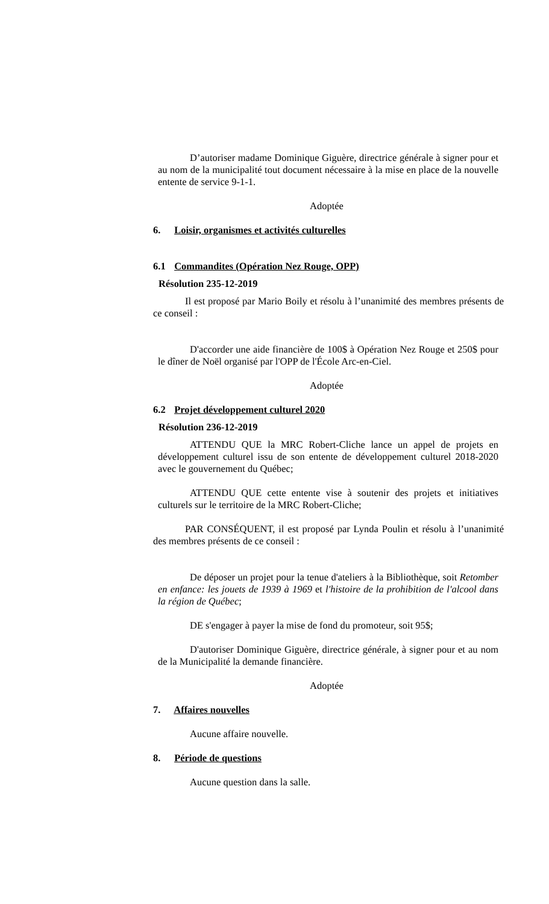D’autoriser madame Dominique Giguère, directrice générale à signer pour et au nom de la municipalité tout document nécessaire à la mise en place de la nouvelle entente de service 9-1-1.
Adoptée
6. Loisir, organismes et activités culturelles
6.1 Commandites (Opération Nez Rouge, OPP)
Résolution 235-12-2019
Il est proposé par Mario Boily et résolu à l’unanimité des membres présents de ce conseil :
D'accorder une aide financière de 100$ à Opération Nez Rouge et 250$ pour le dîner de Noël organisé par l'OPP de l'École Arc-en-Ciel.
Adoptée
6.2 Projet développement culturel 2020
Résolution 236-12-2019
ATTENDU QUE la MRC Robert-Cliche lance un appel de projets en développement culturel issu de son entente de développement culturel 2018-2020 avec le gouvernement du Québec;
ATTENDU QUE cette entente vise à soutenir des projets et initiatives culturels sur le territoire de la MRC Robert-Cliche;
PAR CONSÉQUENT, il est proposé par Lynda Poulin et résolu à l’unanimité des membres présents de ce conseil :
De déposer un projet pour la tenue d'ateliers à la Bibliothèque, soit Retomber en enfance: les jouets de 1939 à 1969 et l'histoire de la prohibition de l'alcool dans la région de Québec;
DE s'engager à payer la mise de fond du promoteur, soit 95$;
D'autoriser Dominique Giguère, directrice générale, à signer pour et au nom de la Municipalité la demande financière.
Adoptée
7. Affaires nouvelles
Aucune affaire nouvelle.
8. Période de questions
Aucune question dans la salle.